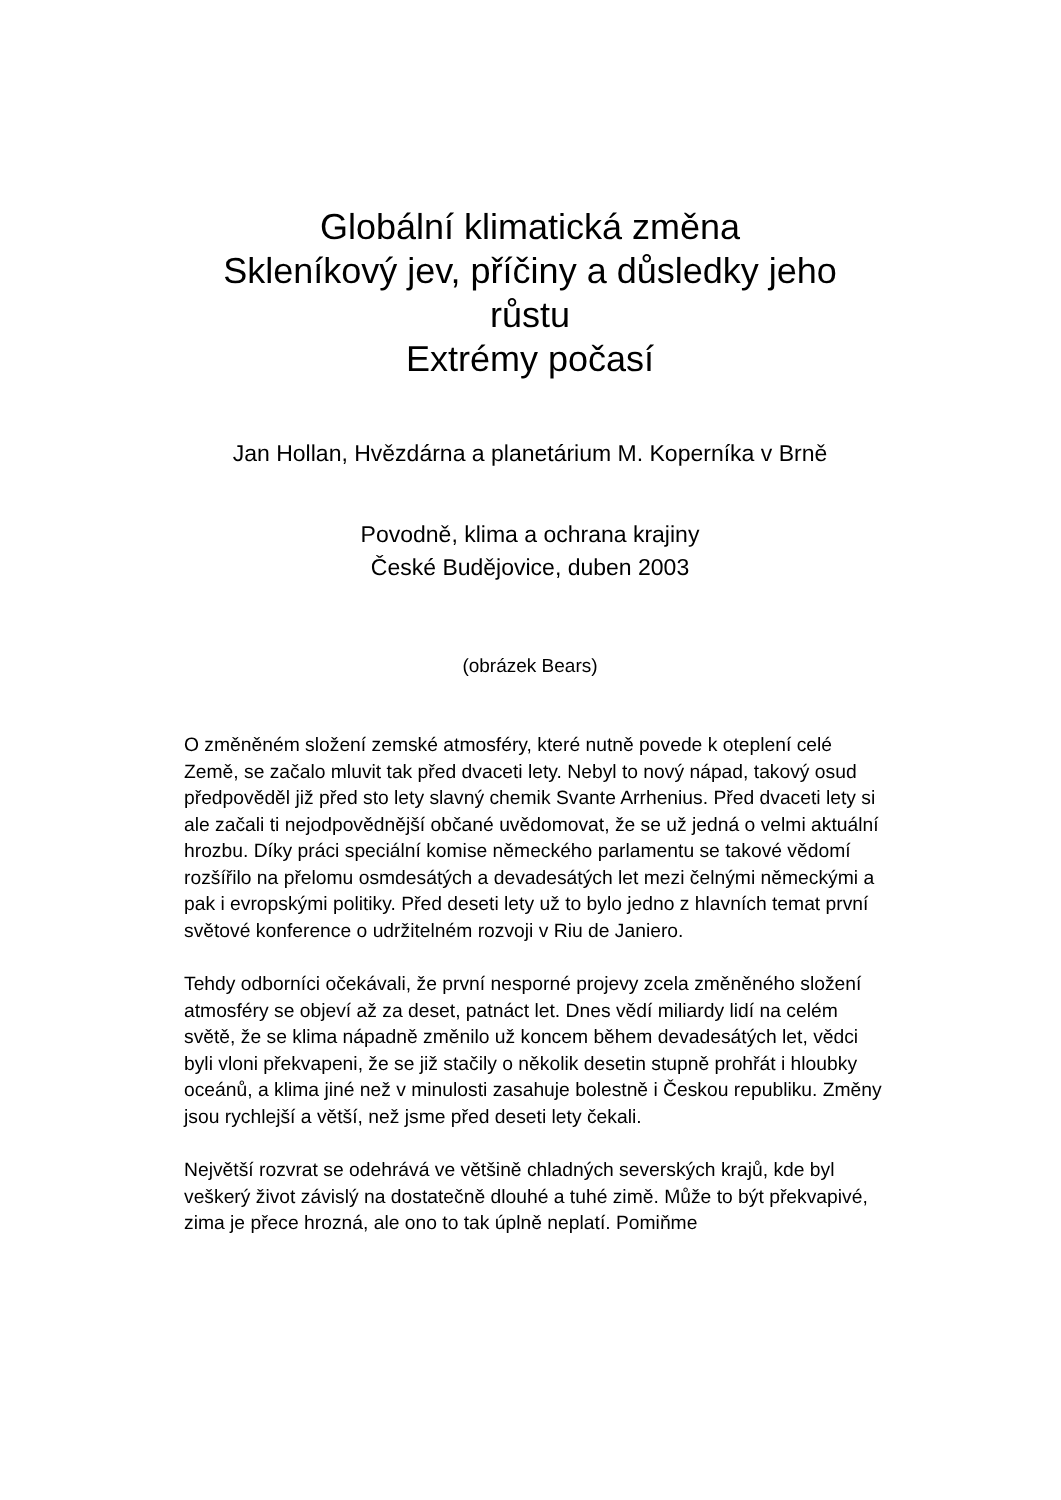Globální klimatická změna
Skleníkový jev, příčiny a důsledky jeho růstu
Extrémy počasí
Jan Hollan, Hvězdárna a planetárium M. Koperníka v Brně
Povodně, klima a ochrana krajiny
České Budějovice, duben 2003
(obrázek Bears)
O změněném složení zemské atmosféry, které nutně povede k oteplení celé Země, se začalo mluvit tak před dvaceti lety. Nebyl to nový nápad, takový osud předpověděl již před sto lety slavný chemik Svante Arrhenius. Před dvaceti lety si ale začali ti nejodpovědnější občané uvědomovat, že se už jedná o velmi aktuální hrozbu. Díky práci speciální komise německého parlamentu se takové vědomí rozšířilo na přelomu osmdesátých a devadesátých let mezi čelnými německými a pak i evropskými politiky. Před deseti lety už to bylo jedno z hlavních temat první světové konference o udržitelném rozvoji v Riu de Janiero.
Tehdy odborníci očekávali, že první nesporné projevy zcela změněného složení atmosféry se objeví až za deset, patnáct let. Dnes vědí miliardy lidí na celém světě, že se klima nápadně změnilo už koncem během devadesátých let, vědci byli vloni překvapeni, že se již stačily o několik desetin stupně prohřát i hloubky oceánů, a klima jiné než v minulosti zasahuje bolestně i Českou republiku. Změny jsou rychlejší a větší, než jsme před deseti lety čekali.
Největší rozvrat se odehrává ve většině chladných severských krajů, kde byl veškerý život závislý na dostatečně dlouhé a tuhé zimě. Může to být překvapivé, zima je přece hrozná, ale ono to tak úplně neplatí. Pomiňme